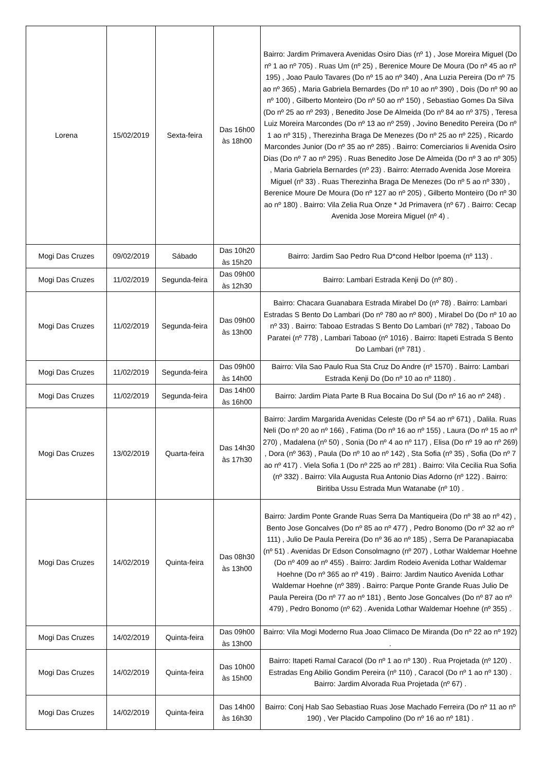| Lorena | 15/02/2019 | Sexta-feira | Das 16h00 às 18h00 | Bairro: Jardim Primavera Avenidas Osiro Dias (nº 1) , Jose Moreira Miguel (Do nº 1 ao nº 705) . Ruas Um (nº 25) , Berenice Moure De Moura (Do nº 45 ao nº 195) , Joao Paulo Tavares (Do nº 15 ao nº 340) , Ana Luzia Pereira (Do nº 75 ao nº 365) , Maria Gabriela Bernardes (Do nº 10 ao nº 390) , Dois (Do nº 90 ao nº 100) , Gilberto Monteiro (Do nº 50 ao nº 150) , Sebastiao Gomes Da Silva (Do nº 25 ao nº 293) , Benedito Jose De Almeida (Do nº 84 ao nº 375) , Teresa Luiz Moreira Marcondes (Do nº 13 ao nº 259) , Jovino Benedito Pereira (Do nº 1 ao nº 315) , Therezinha Braga De Menezes (Do nº 25 ao nº 225) , Ricardo Marcondes Junior (Do nº 35 ao nº 285) . Bairro: Comerciarios Ii Avenida Osiro Dias (Do nº 7 ao nº 295) . Ruas Benedito Jose De Almeida (Do nº 3 ao nº 305) , Maria Gabriela Bernardes (nº 23) . Bairro: Aterrado Avenida Jose Moreira Miguel (nº 33) . Ruas Therezinha Braga De Menezes (Do nº 5 ao nº 330) , Berenice Moure De Moura (Do nº 127 ao nº 205) , Gilberto Monteiro (Do nº 30 ao nº 180) . Bairro: Vila Zelia Rua Onze * Jd Primavera (nº 67) . Bairro: Cecap Avenida Jose Moreira Miguel (nº 4) . |
| Mogi Das Cruzes | 09/02/2019 | Sábado | Das 10h20 às 15h20 | Bairro: Jardim Sao Pedro Rua D*cond Helbor Ipoema (nº 113) . |
| Mogi Das Cruzes | 11/02/2019 | Segunda-feira | Das 09h00 às 12h30 | Bairro: Lambari Estrada Kenji Do (nº 80) . |
| Mogi Das Cruzes | 11/02/2019 | Segunda-feira | Das 09h00 às 13h00 | Bairro: Chacara Guanabara Estrada Mirabel Do (nº 78) . Bairro: Lambari Estradas S Bento Do Lambari (Do nº 780 ao nº 800) , Mirabel Do (Do nº 10 ao nº 33) . Bairro: Taboao Estradas S Bento Do Lambari (nº 782) , Taboao Do Paratei (nº 778) , Lambari Taboao (nº 1016) . Bairro: Itapeti Estrada S Bento Do Lambari (nº 781) . |
| Mogi Das Cruzes | 11/02/2019 | Segunda-feira | Das 09h00 às 14h00 | Bairro: Vila Sao Paulo Rua Sta Cruz Do Andre (nº 1570) . Bairro: Lambari Estrada Kenji Do (Do nº 10 ao nº 1180) . |
| Mogi Das Cruzes | 11/02/2019 | Segunda-feira | Das 14h00 às 16h00 | Bairro: Jardim Piata Parte B Rua Bocaina Do Sul (Do nº 16 ao nº 248) . |
| Mogi Das Cruzes | 13/02/2019 | Quarta-feira | Das 14h30 às 17h30 | Bairro: Jardim Margarida Avenidas Celeste (Do nº 54 ao nº 671) , Dalila. Ruas Neli (Do nº 20 ao nº 166) , Fatima (Do nº 16 ao nº 155) , Laura (Do nº 15 ao nº 270) , Madalena (nº 50) , Sonia (Do nº 4 ao nº 117) , Elisa (Do nº 19 ao nº 269) , Dora (nº 363) , Paula (Do nº 10 ao nº 142) , Sta Sofia (nº 35) , Sofia (Do nº 7 ao nº 417) . Viela Sofia 1 (Do nº 225 ao nº 281) . Bairro: Vila Cecilia Rua Sofia (nº 332) . Bairro: Vila Augusta Rua Antonio Dias Adorno (nº 122) . Bairro: Biritiba Ussu Estrada Mun Watanabe (nº 10) . |
| Mogi Das Cruzes | 14/02/2019 | Quinta-feira | Das 08h30 às 13h00 | Bairro: Jardim Ponte Grande Ruas Serra Da Mantiqueira (Do nº 38 ao nº 42) , Bento Jose Goncalves (Do nº 85 ao nº 477) , Pedro Bonomo (Do nº 32 ao nº 111) , Julio De Paula Pereira (Do nº 36 ao nº 185) , Serra De Paranapiacaba (nº 51) . Avenidas Dr Edson Consolmagno (nº 207) , Lothar Waldemar Hoehne (Do nº 409 ao nº 455) . Bairro: Jardim Rodeio Avenida Lothar Waldemar Hoehne (Do nº 365 ao nº 419) . Bairro: Jardim Nautico Avenida Lothar Waldemar Hoehne (nº 389) . Bairro: Parque Ponte Grande Ruas Julio De Paula Pereira (Do nº 77 ao nº 181) , Bento Jose Goncalves (Do nº 87 ao nº 479) , Pedro Bonomo (nº 62) . Avenida Lothar Waldemar Hoehne (nº 355) . |
| Mogi Das Cruzes | 14/02/2019 | Quinta-feira | Das 09h00 às 13h00 | Bairro: Vila Mogi Moderno Rua Joao Climaco De Miranda (Do nº 22 ao nº 192) . |
| Mogi Das Cruzes | 14/02/2019 | Quinta-feira | Das 10h00 às 15h00 | Bairro: Itapeti Ramal Caracol (Do nº 1 ao nº 130) . Rua Projetada (nº 120) . Estradas Eng Abilio Gondim Pereira (nº 110) , Caracol (Do nº 1 ao nº 130) . Bairro: Jardim Alvorada Rua Projetada (nº 67) . |
| Mogi Das Cruzes | 14/02/2019 | Quinta-feira | Das 14h00 às 16h30 | Bairro: Conj Hab Sao Sebastiao Ruas Jose Machado Ferreira (Do nº 11 ao nº 190) , Ver Placido Campolino (Do nº 16 ao nº 181) . |